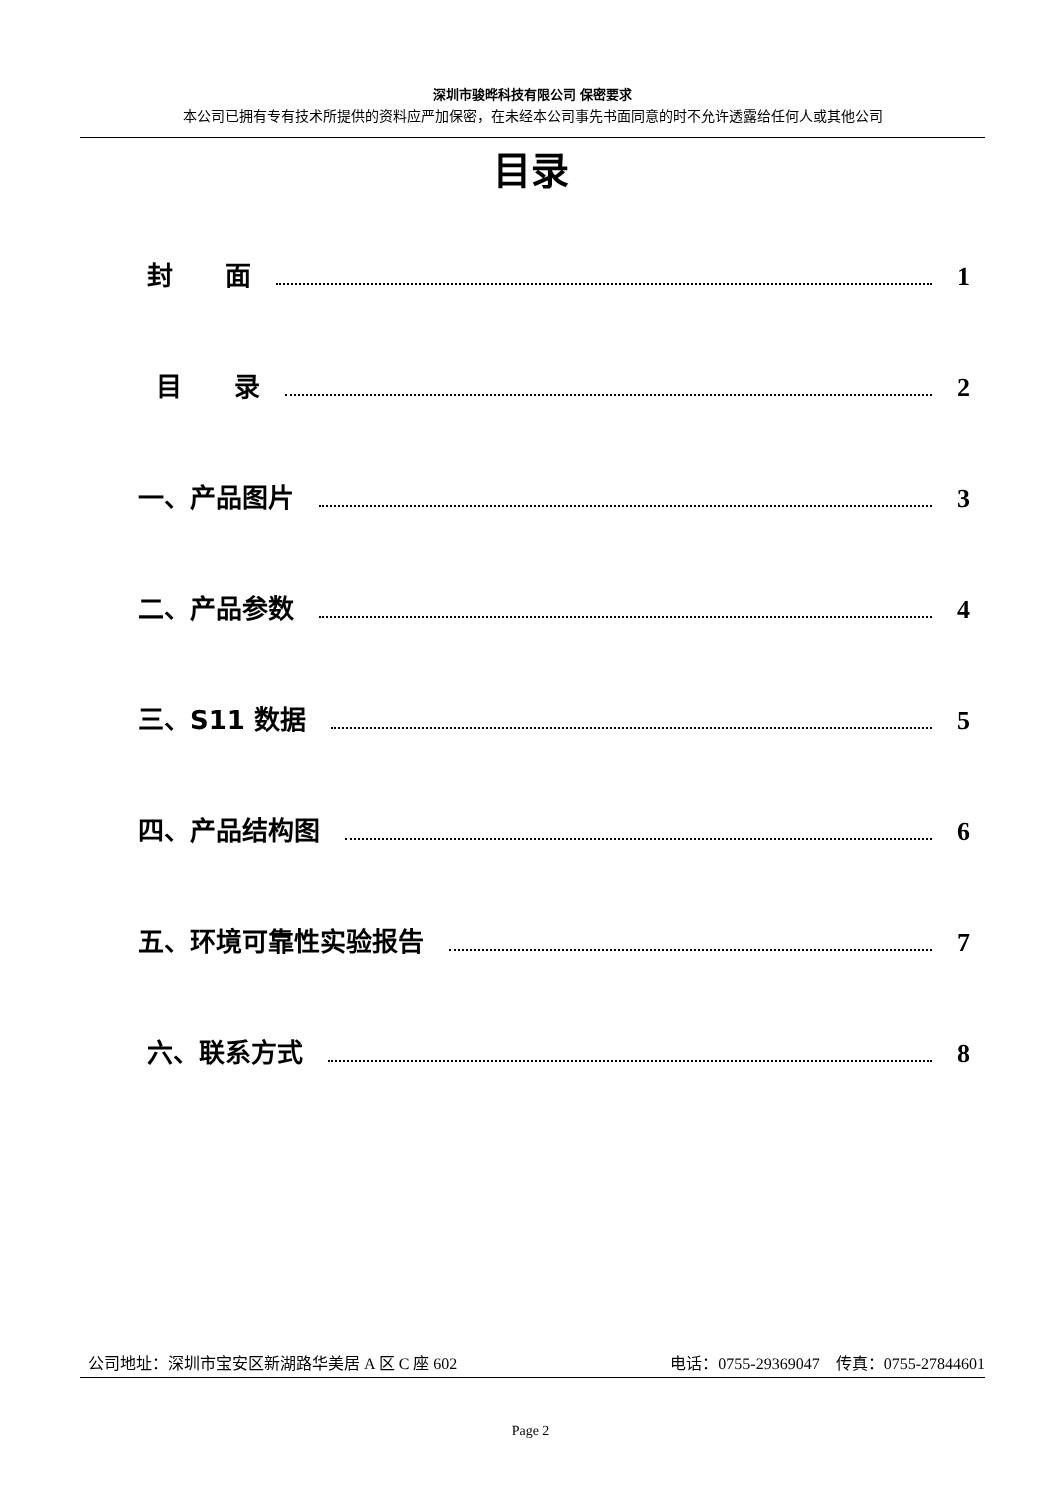深圳市骏晔科技有限公司 保密要求
本公司已拥有专有技术所提供的资料应严加保密，在未经本公司事先书面同意的时不允许透露给任何人或其他公司
目录
封　　面 1
目　　录 2
一、产品图片 3
二、产品参数 4
三、S11 数据 5
四、产品结构图 6
五、环境可靠性实验报告 7
六、联系方式 8
公司地址：深圳市宝安区新湖路华美居 A 区 C 座 602 电话：0755-29369047 传真：0755-27844601
Page 2